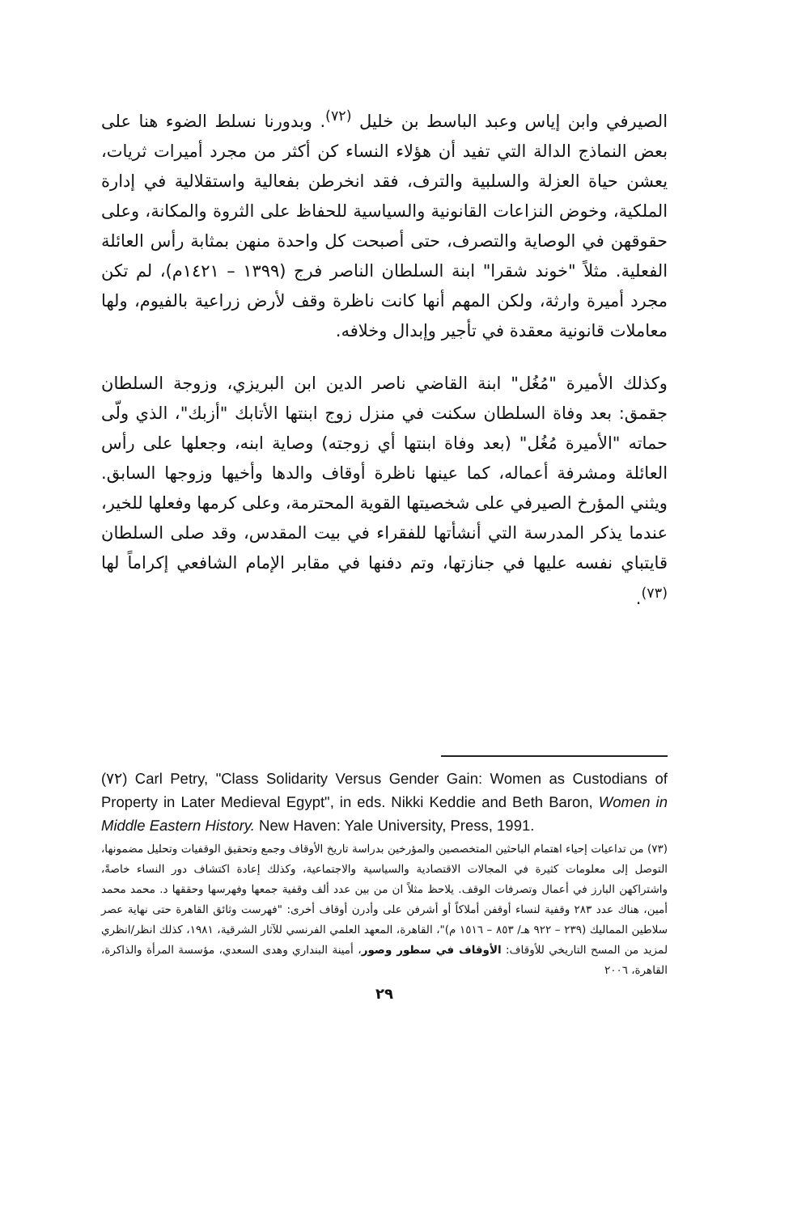الصيرفي وابن إياس وعبد الباسط بن خليل <sup>(٧٢)</sup>. وبدورنا نسلط الضوء هنا على بعض النماذج الدالة التي تفيد أن هؤلاء النساء كن أكثر من مجرد أميرات ثريات، يعشن حياة العزلة والسلبية والترف، فقد انخرطن بفعالية واستقلالية في إدارة الملكية، وخوض النزاعات القانونية والسياسية للحفاظ على الثروة والمكانة، وعلى حقوقهن في الوصاية والتصرف، حتى أصبحت كل واحدة منهن بمثابة رأس العائلة الفعلية. مثلاً "خوند شقرا" ابنة السلطان الناصر فرج (١٣٩٩ – ١٤٢١م)، لم تكن مجرد أميرة وارثة، ولكن المهم أنها كانت ناظرة وقف لأرض زراعية بالفيوم، ولها معاملات قانونية معقدة في تأجير وإبدال وخلافه.
وكذلك الأميرة "مُغُل" ابنة القاضي ناصر الدين ابن البريزي، وزوجة السلطان جقمق: بعد وفاة السلطان سكنت في منزل زوج ابنتها الأتابك "أزبك"، الذي ولّى حماته "الأميرة مُغُل" (بعد وفاة ابنتها أي زوجته) وصاية ابنه، وجعلها على رأس العائلة ومشرفة أعماله، كما عينها ناظرة أوقاف والدها وأخيها وزوجها السابق. ويثني المؤرخ الصيرفي على شخصيتها القوية المحترمة، وعلى كرمها وفعلها للخير، عندما يذكر المدرسة التي أنشأتها للفقراء في بيت المقدس، وقد صلى السلطان قايتباي نفسه عليها في جنازتها، وتم دفنها في مقابر الإمام الشافعي إكراماً لها <sup>(٧٣)</sup>.
(٧٢) Carl Petry, "Class Solidarity Versus Gender Gain: Women as Custodians of Property in Later Medieval Egypt", in eds. Nikki Keddie and Beth Baron, Women in Middle Eastern History. New Haven: Yale University, Press, 1991.
(٧٣) من تداعيات إحياء اهتمام الباحثين المتخصصين والمؤرخين بدراسة تاريخ الأوقاف وجمع وتحقيق الوقفيات وتحليل مضمونها، التوصل إلى معلومات كثيرة في المجالات الاقتصادية والسياسية والاجتماعية، وكذلك إعادة اكتشاف دور النساء خاصةً، واشتراكهن البارز في أعمال وتصرفات الوقف. يلاحظ مثلاً ان من بين عدد ألف وقفية جمعها وفهرسها وحققها د. محمد محمد أمين، هناك عدد ٢٨٣ وقفية لنساء أوقفن أملاكاً أو أشرفن على وأدرن أوقاف أخرى: "فهرست وثائق القاهرة حتى نهاية عصر سلاطين المماليك (٢٣٩ – ٩٢٢ هـ/ ٨٥٣ – ١٥١٦ م)"، القاهرة، المعهد العلمي الفرنسي للآثار الشرقية، ١٩٨١، كذلك انظر/انظري لمزيد من المسح التاريخي للأوقاف: الأوقاف في سطور وصور، أمينة البنداري وهدى السعدي، مؤسسة المرأة والذاكرة، القاهرة، ٢٠٠٦
٢٩